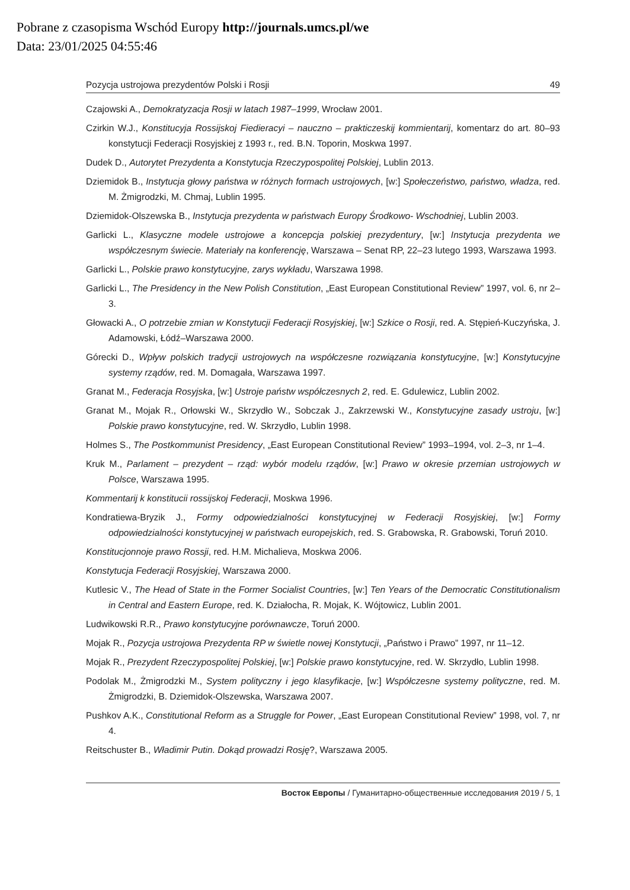Pobrane z czasopisma Wschód Europy http://journals.umcs.pl/we
Data: 23/01/2025 04:55:46
Pozycja ustrojowa prezydentów Polski i Rosji 49
Czajowski A., Demokratyzacja Rosji w latach 1987–1999, Wrocław 2001.
Czirkin W.J., Konstitucyja Rossijskoj Fiedieracyi – nauczno – prakticzeskij kommientarij, komentarz do art. 80–93 konstytucji Federacji Rosyjskiej z 1993 r., red. B.N. Toporin, Moskwa 1997.
Dudek D., Autorytet Prezydenta a Konstytucja Rzeczypospolitej Polskiej, Lublin 2013.
Dziemidok B., Instytucja głowy państwa w różnych formach ustrojowych, [w:] Społeczeństwo, państwo, władza, red. M. Żmigrodzki, M. Chmaj, Lublin 1995.
Dziemidok-Olszewska B., Instytucja prezydenta w państwach Europy Środkowo- Wschodniej, Lublin 2003.
Garlicki L., Klasyczne modele ustrojowe a koncepcja polskiej prezydentury, [w:] Instytucja prezydenta we współczesnym świecie. Materiały na konferencję, Warszawa – Senat RP, 22–23 lutego 1993, Warszawa 1993.
Garlicki L., Polskie prawo konstytucyjne, zarys wykładu, Warszawa 1998.
Garlicki L., The Presidency in the New Polish Constitution, „East European Constitutional Review” 1997, vol. 6, nr 2–3.
Głowacki A., O potrzebie zmian w Konstytucji Federacji Rosyjskiej, [w:] Szkice o Rosji, red. A. Stępień-Kuczyńska, J. Adamowski, Łódź–Warszawa 2000.
Górecki D., Wpływ polskich tradycji ustrojowych na współczesne rozwiązania konstytucyjne, [w:] Konstytucyjne systemy rządów, red. M. Domagała, Warszawa 1997.
Granat M., Federacja Rosyjska, [w:] Ustroje państw współczesnych 2, red. E. Gdulewicz, Lublin 2002.
Granat M., Mojak R., Orłowski W., Skrzydło W., Sobczak J., Zakrzewski W., Konstytucyjne zasady ustroju, [w:] Polskie prawo konstytucyjne, red. W. Skrzydło, Lublin 1998.
Holmes S., The Postkommunist Presidency, „East European Constitutional Review” 1993–1994, vol. 2–3, nr 1–4.
Kruk M., Parlament – prezydent – rząd: wybór modelu rządów, [w:] Prawo w okresie przemian ustrojowych w Polsce, Warszawa 1995.
Kommentarij k konstitucii rossijskoj Federacji, Moskwa 1996.
Kondratiewa-Bryzik J., Formy odpowiedzialności konstytucyjnej w Federacji Rosyjskiej, [w:] Formy odpowiedzialności konstytucyjnej w państwach europejskich, red. S. Grabowska, R. Grabowski, Toruń 2010.
Konstitucjonnoje prawo Rossji, red. H.M. Michalieva, Moskwa 2006.
Konstytucja Federacji Rosyjskiej, Warszawa 2000.
Kutlesic V., The Head of State in the Former Socialist Countries, [w:] Ten Years of the Democratic Constitutionalism in Central and Eastern Europe, red. K. Działocha, R. Mojak, K. Wójtowicz, Lublin 2001.
Ludwikowski R.R., Prawo konstytucyjne porównawcze, Toruń 2000.
Mojak R., Pozycja ustrojowa Prezydenta RP w świetle nowej Konstytucji, „Państwo i Prawo” 1997, nr 11–12.
Mojak R., Prezydent Rzeczypospolitej Polskiej, [w:] Polskie prawo konstytucyjne, red. W. Skrzydło, Lublin 1998.
Podolak M., Żmigrodzki M., System polityczny i jego klasyfikacje, [w:] Współczesne systemy polityczne, red. M. Żmigrodzki, B. Dziemidok-Olszewska, Warszawa 2007.
Pushkov A.K., Constitutional Reform as a Struggle for Power, „East European Constitutional Review” 1998, vol. 7, nr 4.
Reitschuster B., Władimir Putin. Dokąd prowadzi Rosję?, Warszawa 2005.
Восток Европы / Гуманитарно-общественные исследования 2019 / 5, 1